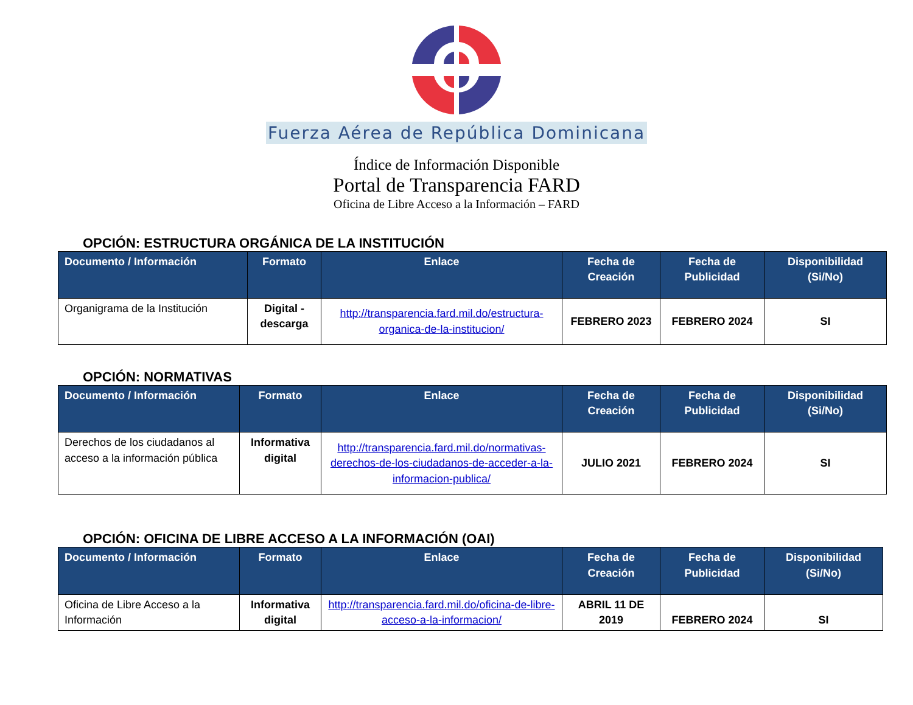Fuerza Aérea de República Dominicana
Índice de Información Disponible
Portal de Transparencia FARD
Oficina de Libre Acceso a la Información – FARD
OPCIÓN: ESTRUCTURA ORGÁNICA DE LA INSTITUCIÓN
| Documento / Información | Formato | Enlace | Fecha de Creación | Fecha de Publicidad | Disponibilidad (Si/No) |
| --- | --- | --- | --- | --- | --- |
| Organigrama de la Institución | Digital - descarga | http://transparencia.fard.mil.do/estructura-organica-de-la-institucion/ | FEBRERO 2023 | FEBRERO 2024 | SI |
OPCIÓN: NORMATIVAS
| Documento / Información | Formato | Enlace | Fecha de Creación | Fecha de Publicidad | Disponibilidad (Si/No) |
| --- | --- | --- | --- | --- | --- |
| Derechos de los ciudadanos al acceso a la información pública | Informativa digital | http://transparencia.fard.mil.do/normativas-derechos-de-los-ciudadanos-de-acceder-a-la-informacion-publica/ | JULIO 2021 | FEBRERO 2024 | SI |
OPCIÓN: OFICINA DE LIBRE ACCESO A LA INFORMACIÓN (OAI)
| Documento / Información | Formato | Enlace | Fecha de Creación | Fecha de Publicidad | Disponibilidad (Si/No) |
| --- | --- | --- | --- | --- | --- |
| Oficina de Libre Acceso a la Información | Informativa digital | http://transparencia.fard.mil.do/oficina-de-libre-acceso-a-la-informacion/ | ABRIL 11 DE 2019 | FEBRERO 2024 | SI |